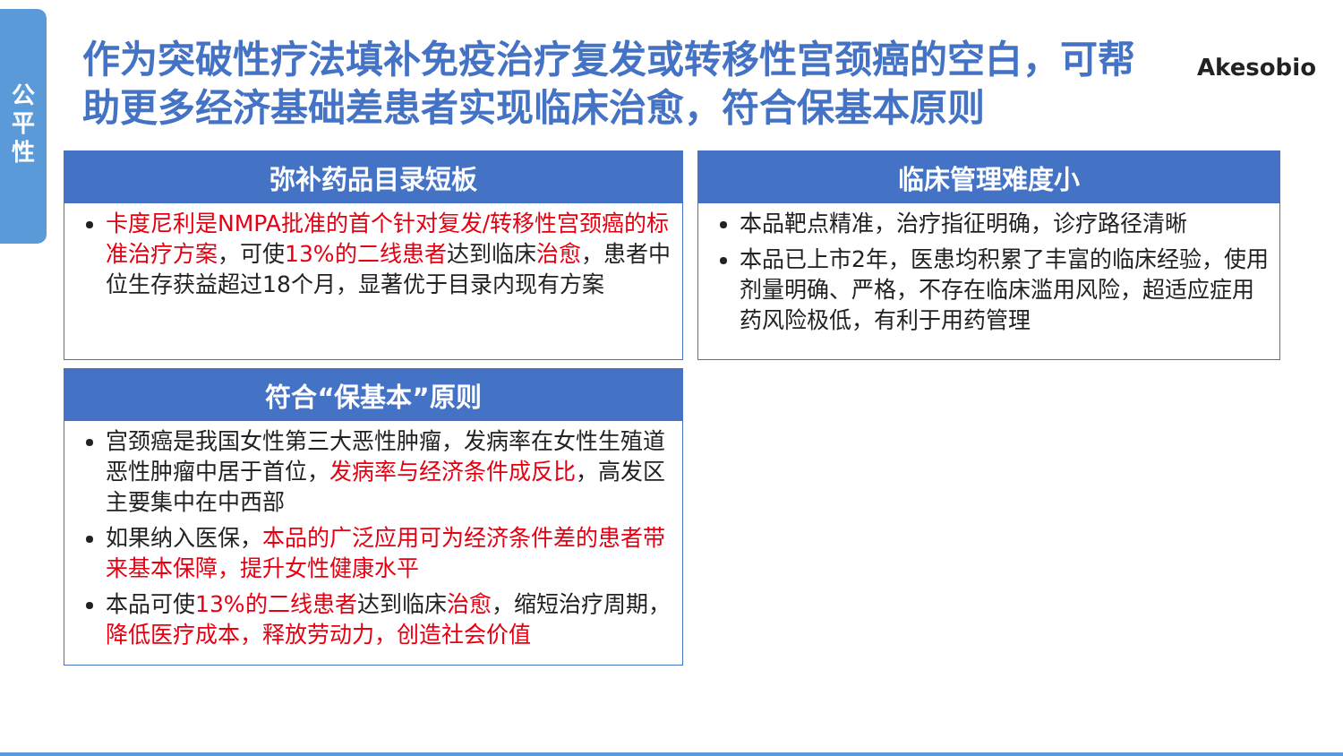公
平
性
作为突破性疗法填补免疫治疗复发或转移性宫颈癌的空白，可帮助更多经济基础差患者实现临床治愈，符合保基本原则
Akesobio
弥补药品目录短板
卡度尼利是NMPA批准的首个针对复发/转移性宫颈癌的标准治疗方案，可使13%的二线患者达到临床治愈，患者中位生存获益超过18个月，显著优于目录内现有方案
临床管理难度小
本品靶点精准，治疗指征明确，诊疗路径清晰
本品已上市2年，医患均积累了丰富的临床经验，使用剂量明确、严格，不存在临床滥用风险，超适应症用药风险极低，有利于用药管理
符合“保基本”原则
宫颈癌是我国女性第三大恶性肿瘤，发病率在女性生殖道恶性肿瘤中居于首位，发病率与经济条件成反比，高发区主要集中在中西部
如果纳入医保，本品的广泛应用可为经济条件差的患者带来基本保障，提升女性健康水平
本品可使13%的二线患者达到临床治愈，缩短治疗周期，降低医疗成本，释放劳动力，创造社会价值